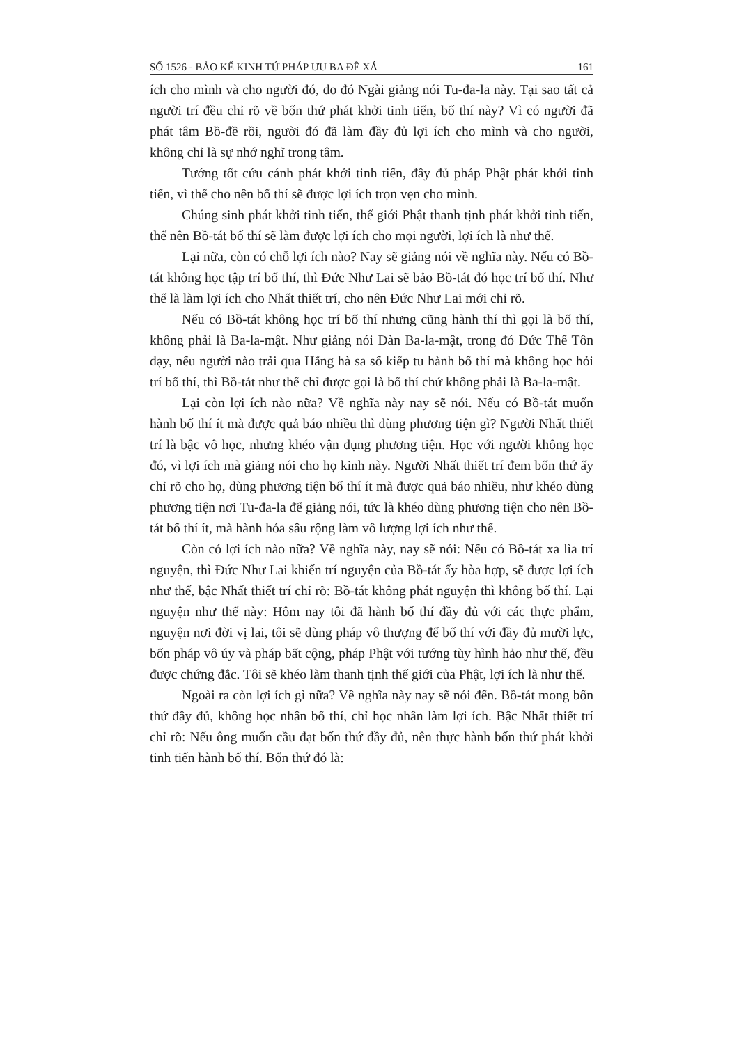SỐ 1526 - BẢO KẾ KINH TỨ PHÁP ƯU BA ĐỀ XÁ 161
ích cho mình và cho người đó, do đó Ngài giảng nói Tu-đa-la này. Tại sao tất cả người trí đều chỉ rõ về bốn thứ phát khởi tinh tiến, bố thí này? Vì có người đã phát tâm Bồ-đề rồi, người đó đã làm đầy đủ lợi ích cho mình và cho người, không chỉ là sự nhớ nghĩ trong tâm.
Tướng tốt cứu cánh phát khởi tinh tiến, đầy đủ pháp Phật phát khởi tinh tiến, vì thế cho nên bố thí sẽ được lợi ích trọn vẹn cho mình.
Chúng sinh phát khởi tinh tiến, thế giới Phật thanh tịnh phát khởi tinh tiến, thế nên Bồ-tát bố thí sẽ làm được lợi ích cho mọi người, lợi ích là như thế.
Lại nữa, còn có chỗ lợi ích nào? Nay sẽ giảng nói về nghĩa này. Nếu có Bồ-tát không học tập trí bố thí, thì Đức Như Lai sẽ bảo Bồ-tát đó học trí bố thí. Như thế là làm lợi ích cho Nhất thiết trí, cho nên Đức Như Lai mới chỉ rõ.
Nếu có Bồ-tát không học trí bố thí nhưng cũng hành thí thì gọi là bố thí, không phải là Ba-la-mật. Như giảng nói Đàn Ba-la-mật, trong đó Đức Thế Tôn dạy, nếu người nào trải qua Hằng hà sa số kiếp tu hành bố thí mà không học hỏi trí bố thí, thì Bồ-tát như thế chỉ được gọi là bố thí chứ không phải là Ba-la-mật.
Lại còn lợi ích nào nữa? Về nghĩa này nay sẽ nói. Nếu có Bồ-tát muốn hành bố thí ít mà được quả báo nhiều thì dùng phương tiện gì? Người Nhất thiết trí là bậc vô học, nhưng khéo vận dụng phương tiện. Học với người không học đó, vì lợi ích mà giảng nói cho họ kinh này. Người Nhất thiết trí đem bốn thứ ấy chỉ rõ cho họ, dùng phương tiện bố thí ít mà được quả báo nhiều, như khéo dùng phương tiện nơi Tu-đa-la để giảng nói, tức là khéo dùng phương tiện cho nên Bồ-tát bố thí ít, mà hành hóa sâu rộng làm vô lượng lợi ích như thế.
Còn có lợi ích nào nữa? Về nghĩa này, nay sẽ nói: Nếu có Bồ-tát xa lìa trí nguyện, thì Đức Như Lai khiến trí nguyện của Bồ-tát ấy hòa hợp, sẽ được lợi ích như thế, bậc Nhất thiết trí chỉ rõ: Bồ-tát không phát nguyện thì không bố thí. Lại nguyện như thế này: Hôm nay tôi đã hành bố thí đầy đủ với các thực phẩm, nguyện nơi đời vị lai, tôi sẽ dùng pháp vô thượng để bố thí với đầy đủ mười lực, bốn pháp vô úy và pháp bất cộng, pháp Phật với tướng tùy hình hảo như thế, đều được chứng đắc. Tôi sẽ khéo làm thanh tịnh thế giới của Phật, lợi ích là như thế.
Ngoài ra còn lợi ích gì nữa? Về nghĩa này nay sẽ nói đến. Bồ-tát mong bốn thứ đầy đủ, không học nhân bố thí, chỉ học nhân làm lợi ích. Bậc Nhất thiết trí chỉ rõ: Nếu ông muốn cầu đạt bốn thứ đầy đủ, nên thực hành bốn thứ phát khởi tinh tiến hành bố thí. Bốn thứ đó là: